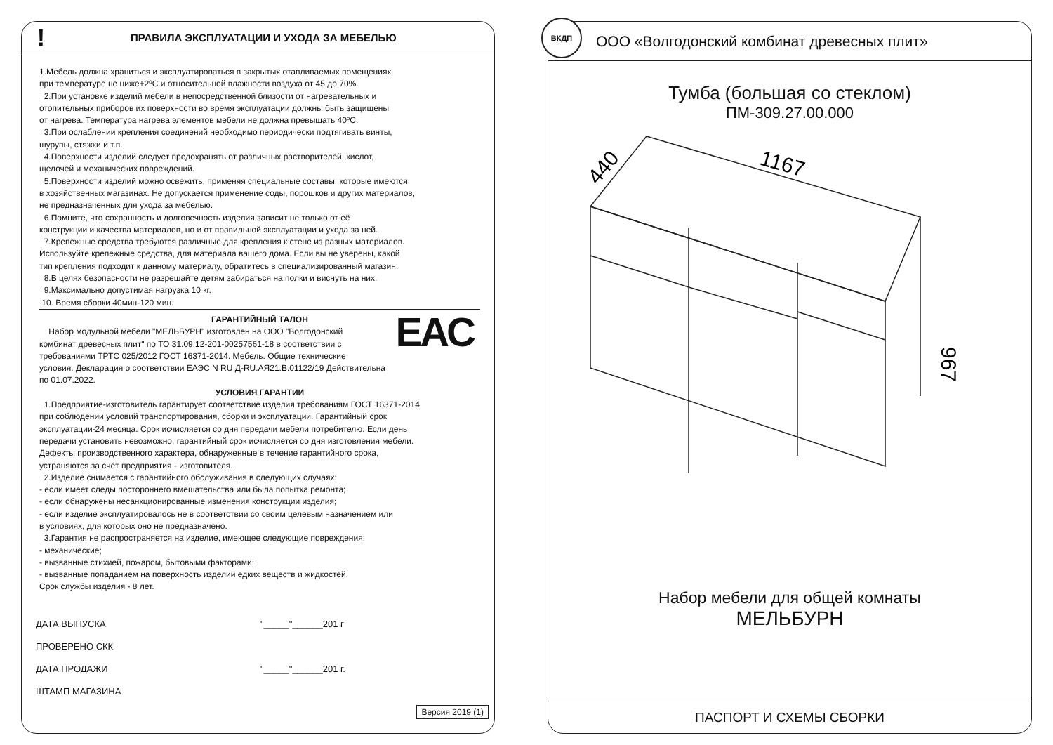!
ПРАВИЛА ЭКСПЛУАТАЦИИ И УХОДА ЗА МЕБЕЛЬЮ
1.Мебель должна храниться и эксплуатироваться в закрытых отапливаемых помещениях
при температуре не ниже+2ºС и относительной влажности воздуха от 45 до 70%.
2.При установке изделий мебели в непосредственной близости от нагревательных и
отопительных приборов их поверхности во время эксплуатации должны быть защищены
от нагрева. Температура нагрева элементов мебели не должна превышать 40ºС.
3.При ослаблении крепления соединений необходимо периодически подтягивать винты,
шурупы, стяжки и т.п.
4.Поверхности изделий следует предохранять от различных растворителей, кислот,
щелочей и механических повреждений.
5.Поверхности изделий можно освежить, применяя специальные составы, которые имеются
в хозяйственных магазинах. Не допускается применение соды, порошков и других материалов,
не предназначенных для ухода за мебелью.
6.Помните, что сохранность и долговечность изделия зависит не только от её
конструкции и качества материалов, но и от правильной эксплуатации и ухода за ней.
7.Крепежные средства требуются различные для крепления к стене из разных материалов.
Используйте крепежные средства, для материала вашего дома. Если вы не уверены, какой
тип крепления подходит к данному материалу, обратитесь в специализированный магазин.
8.В целях безопасности не разрешайте детям забираться на полки и виснуть на них.
9.Максимально допустимая нагрузка 10 кг.
10. Время сборки 40мин-120 мин.
ГАРАНТИЙНЫЙ ТАЛОН
EAC
Набор модульной мебели "МЕЛЬБУРН" изготовлен на ООО "Волгодонский
комбинат древесных плит" по ТО 31.09.12-201-00257561-18 в соответствии с
требованиями ТРТС 025/2012 ГОСТ 16371-2014. Мебель. Общие технические
условия. Декларация о соответствии ЕАЭС N RU Д-RU.АЯ21.В.01122/19 Действительна
по 01.07.2022.
УСЛОВИЯ ГАРАНТИИ
1.Предприятие-изготовитель гарантирует соответствие изделия требованиям ГОСТ 16371-2014
при соблюдении условий транспортирования, сборки и эксплуатации. Гарантийный срок
эксплуатации-24 месяца. Срок исчисляется со дня передачи мебели потребителю. Если день
передачи установить невозможно, гарантийный срок исчисляется со дня изготовления мебели.
Дефекты производственного характера, обнаруженные в течение гарантийного срока,
устраняются за счёт предприятия - изготовителя.
2.Изделие снимается с гарантийного обслуживания в следующих случаях:
- если имеет следы постороннего вмешательства или была попытка ремонта;
- если обнаружены несанкционированные изменения конструкции изделия;
- если изделие эксплуатировалось не в соответствии со своим целевым назначением или
в условиях, для которых оно не предназначено.
3.Гарантия не распространяется на изделие, имеющее следующие повреждения:
- механические;
- вызванные стихией, пожаром, бытовыми факторами;
- вызванные попаданием на поверхность изделий едких веществ и жидкостей.
Срок службы изделия - 8 лет.
ДАТА ВЫПУСКА
ПРОВЕРЕНО СКК
ДАТА ПРОДАЖИ
ШТАМП МАГАЗИНА
"_____"______201 г
"_____"______201 г.
Версия 2019 (1)
ВКДП
ООО «Волгодонский комбинат древесных плит»
Тумба (большая со стеклом)
ПМ-309.27.00.000
440
1167
967
Набор мебели для общей комнаты
МЕЛЬБУРН
ПАСПОРТ И СХЕМЫ СБОРКИ